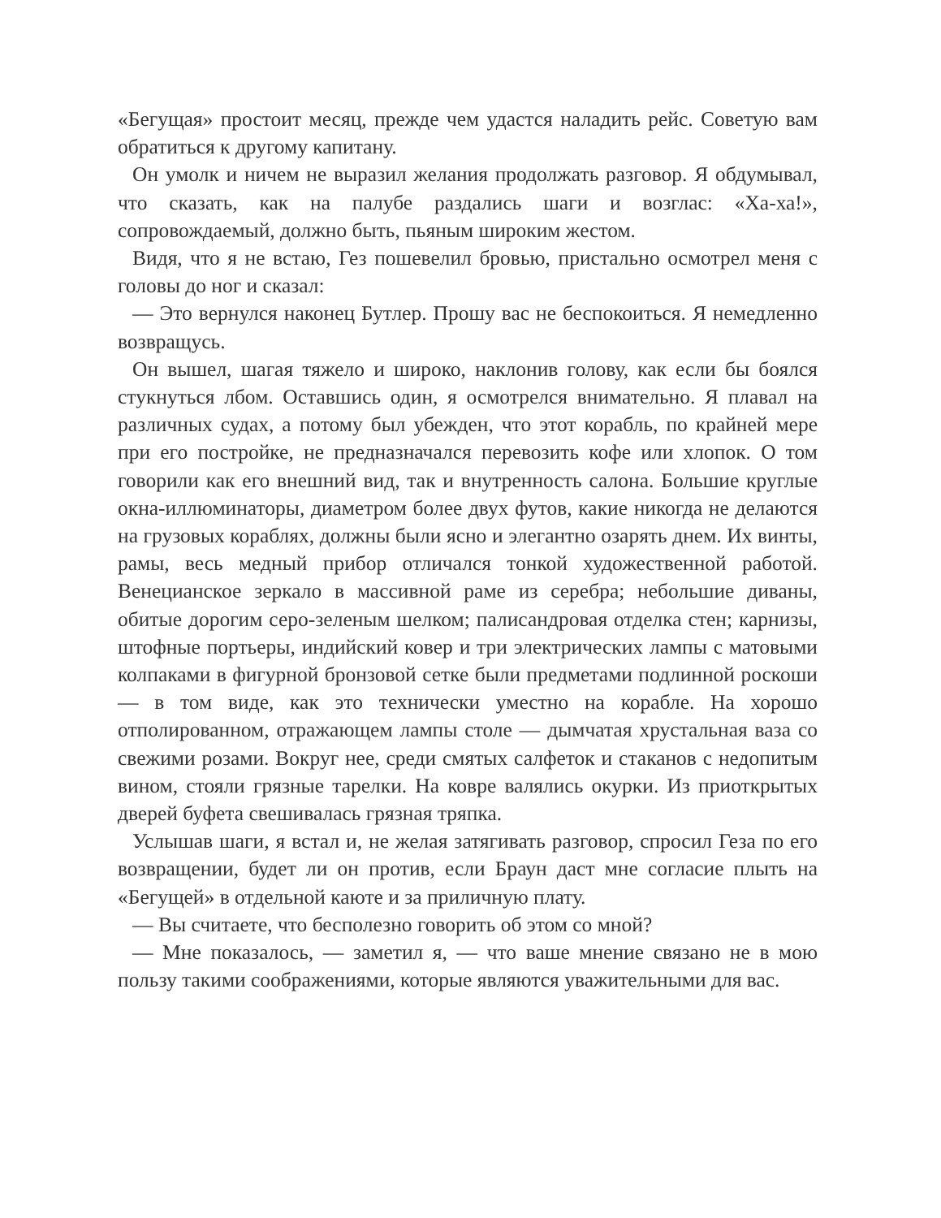«Бегущая» простоит месяц, прежде чем удастся наладить рейс. Советую вам обратиться к другому капитану.
Он умолк и ничем не выразил желания продолжать разговор. Я обдумывал, что сказать, как на палубе раздались шаги и возглас: «Ха-ха!», сопровождаемый, должно быть, пьяным широким жестом.
Видя, что я не встаю, Гез пошевелил бровью, пристально осмотрел меня с головы до ног и сказал:
— Это вернулся наконец Бутлер. Прошу вас не беспокоиться. Я немедленно возвращусь.
Он вышел, шагая тяжело и широко, наклонив голову, как если бы боялся стукнуться лбом. Оставшись один, я осмотрелся внимательно. Я плавал на различных судах, а потому был убежден, что этот корабль, по крайней мере при его постройке, не предназначался перевозить кофе или хлопок. О том говорили как его внешний вид, так и внутренность салона. Большие круглые окна-иллюминаторы, диаметром более двух футов, какие никогда не делаются на грузовых кораблях, должны были ясно и элегантно озарять днем. Их винты, рамы, весь медный прибор отличался тонкой художественной работой. Венецианское зеркало в массивной раме из серебра; небольшие диваны, обитые дорогим серо-зеленым шелком; палисандровая отделка стен; карнизы, штофные портьеры, индийский ковер и три электрических лампы с матовыми колпаками в фигурной бронзовой сетке были предметами подлинной роскоши — в том виде, как это технически уместно на корабле. На хорошо отполированном, отражающем лампы столе — дымчатая хрустальная ваза со свежими розами. Вокруг нее, среди смятых салфеток и стаканов с недопитым вином, стояли грязные тарелки. На ковре валялись окурки. Из приоткрытых дверей буфета свешивалась грязная тряпка.
Услышав шаги, я встал и, не желая затягивать разговор, спросил Геза по его возвращении, будет ли он против, если Браун даст мне согласие плыть на «Бегущей» в отдельной каюте и за приличную плату.
— Вы считаете, что бесполезно говорить об этом со мной?
— Мне показалось, — заметил я, — что ваше мнение связано не в мою пользу такими соображениями, которые являются уважительными для вас.